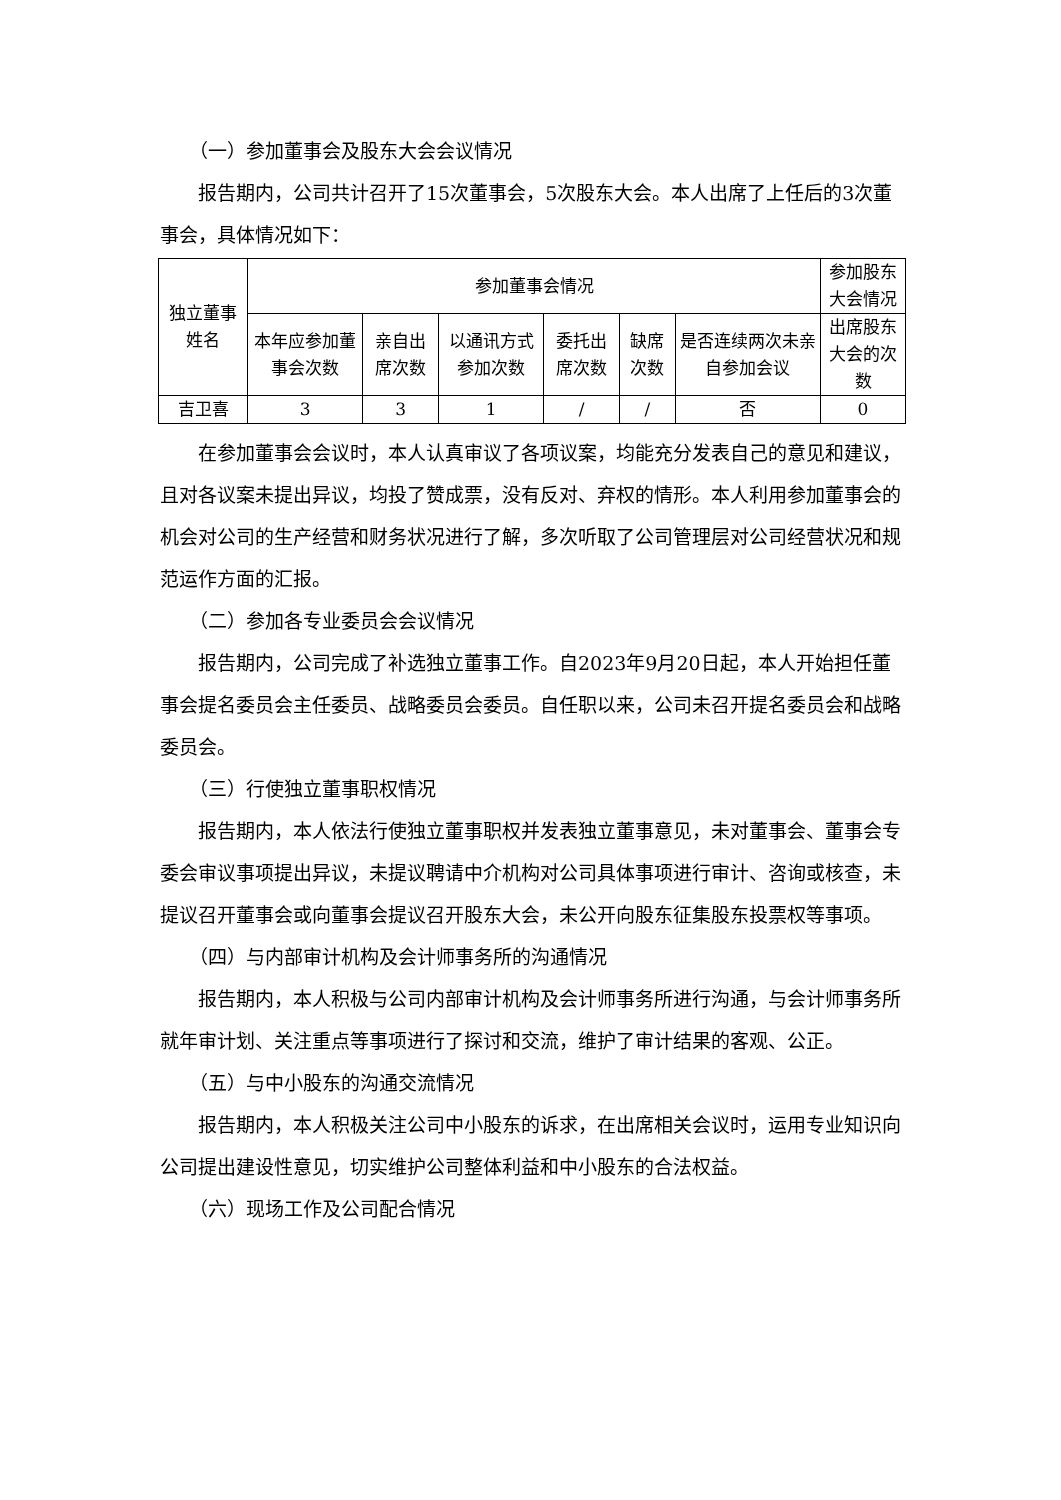（一）参加董事会及股东大会会议情况
报告期内，公司共计召开了15次董事会，5次股东大会。本人出席了上任后的3次董事会，具体情况如下：
| 独立董事姓名 | 参加董事会情况 | | | | | | 参加股东大会情况 |
| --- | --- | --- | --- | --- | --- | --- | --- |
| | 本年应参加董事会次数 | 亲自出席次数 | 以通讯方式参加次数 | 委托出席次数 | 缺席次数 | 是否连续两次未亲自参加会议 | 出席股东大会的次数 |
| 吉卫喜 | 3 | 3 | 1 | / | / | 否 | 0 |
在参加董事会会议时，本人认真审议了各项议案，均能充分发表自己的意见和建议，且对各议案未提出异议，均投了赞成票，没有反对、弃权的情形。本人利用参加董事会的机会对公司的生产经营和财务状况进行了解，多次听取了公司管理层对公司经营状况和规范运作方面的汇报。
（二）参加各专业委员会会议情况
报告期内，公司完成了补选独立董事工作。自2023年9月20日起，本人开始担任董事会提名委员会主任委员、战略委员会委员。自任职以来，公司未召开提名委员会和战略委员会。
（三）行使独立董事职权情况
报告期内，本人依法行使独立董事职权并发表独立董事意见，未对董事会、董事会专委会审议事项提出异议，未提议聘请中介机构对公司具体事项进行审计、咨询或核查，未提议召开董事会或向董事会提议召开股东大会，未公开向股东征集股东投票权等事项。
（四）与内部审计机构及会计师事务所的沟通情况
报告期内，本人积极与公司内部审计机构及会计师事务所进行沟通，与会计师事务所就年审计划、关注重点等事项进行了探讨和交流，维护了审计结果的客观、公正。
（五）与中小股东的沟通交流情况
报告期内，本人积极关注公司中小股东的诉求，在出席相关会议时，运用专业知识向公司提出建设性意见，切实维护公司整体利益和中小股东的合法权益。
（六）现场工作及公司配合情况